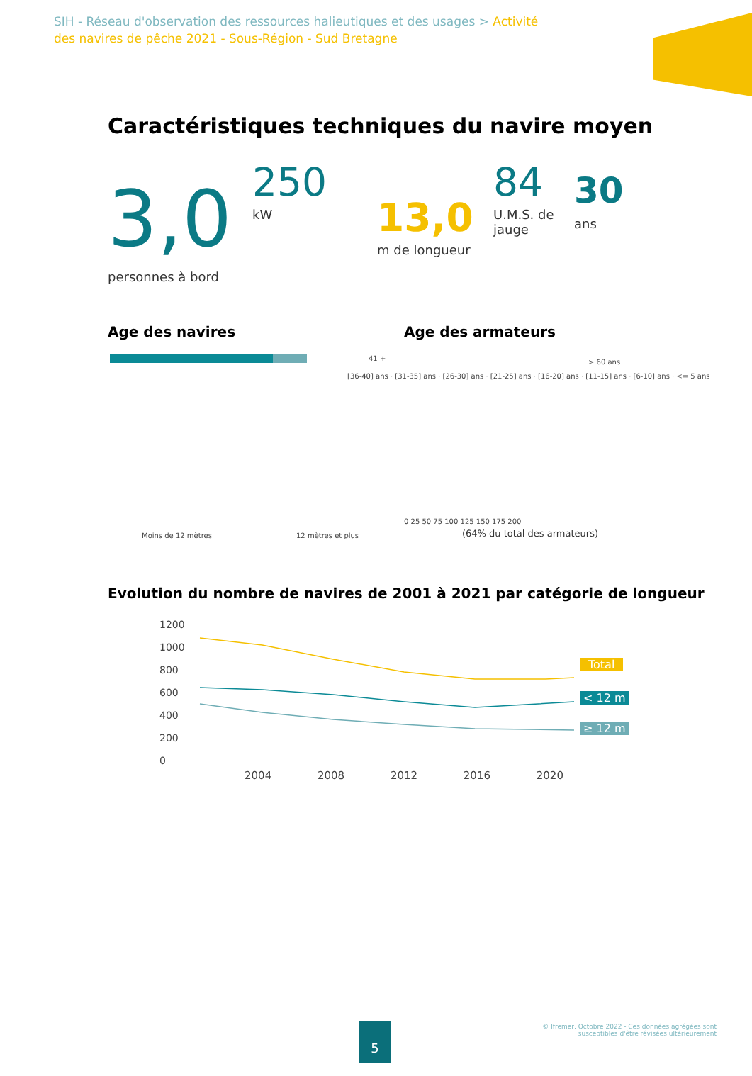SIH - Réseau d'observation des ressources halieutiques et des usages > Activité des navires de pêche 2021 - Sous-Région - Sud Bretagne
Caractéristiques techniques du navire moyen
3,0
personnes à bord
250
kW 13,0
m de longueur
84
U.M.S. de jauge
30
ans
Age des navires Age des armateurs
41 +
[36-40] ans · [31-35] ans · [26-30] ans · [21-25] ans · [16-20] ans · [11-15] ans · [6-10] ans · <= 5 ans
Moins de 12 mètres 12 mètres et plus
> 60 ans
0 25 50 75 100 125 150 175 200
(64% du total des armateurs)
Evolution du nombre de navires de 2001 à 2021 par catégorie de longueur
1200
1000
800
600
400
200
0
2004 2008 2012 2016 2020
Total
< 12 m
≥ 12 m
5
© Ifremer, Octobre 2022 - Ces données agrégées sont
susceptibles d'être révisées ultérieurement